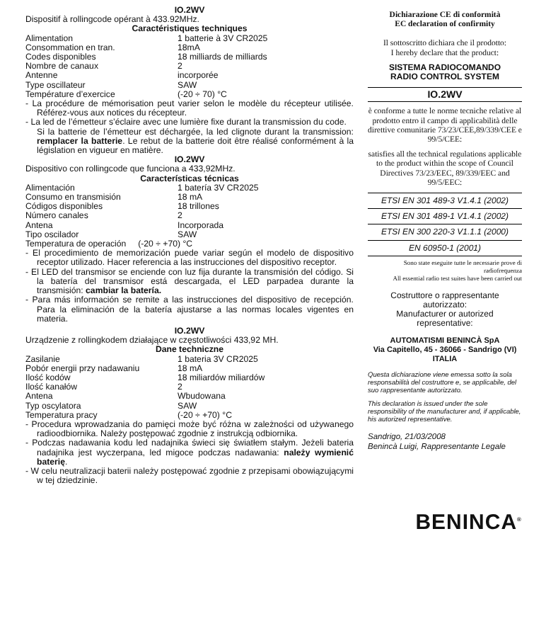IO.2WV
Dispositif à rollingcode opérant à 433.92MHz.
Caractéristiques techniques
Alimentation 1 batterie à 3V CR2025
Consommation en tran. 18mA
Codes disponibles 18 milliards de milliards
Nombre de canaux 2
Antenne incorporée
Type oscillateur SAW
Température d’exercice (-20 ÷ 70) °C
- La procédure de mémorisation peut varier selon le modèle du récepteur utilisée. Référez-vous aux notices du récepteur.
- La led de l’émetteur s’éclaire avec une lumière fixe durant la transmission du code.
Si la batterie de l’émetteur est déchargée, la led clignote durant la transmission: remplacer la batterie. Le rebut de la batterie doit être réalisé conformément à la législation en vigueur en matière.
IO.2WV
Dispositivo con rollingcode que funciona a 433,92MHz.
Características técnicas
Alimentación 1 batería 3V CR2025
Consumo en transmisión 18 mA
Códigos disponibles 18 trillones
Número canales 2
Antena Incorporada
Tipo oscilador SAW
Temperatura de operación (-20 ÷ +70) °C
- El procedimiento de memorización puede variar según el modelo de dispositivo receptor utilizado. Hacer referencia a las instrucciones del dispositivo receptor.
- El LED del transmisor se enciende con luz fija durante la transmisión del código. Si la batería del transmisor está descargada, el LED parpadea durante la transmisión: cambiar la batería.
- Para más información se remite a las instrucciones del dispositivo de recepción. Para la eliminación de la batería ajustarse a las normas locales vigentes en materia.
IO.2WV
Urządzenie z rollingkodem działające w częstotliwości 433,92 MH.
Dane techniczne
Zasilanie 1 bateria 3V CR2025
Pobór energii przy nadawaniu 18 mA
Ilość kodów 18 miliardów miliardów
Ilość kanałów 2
Antena Wbudowana
Typ oscylatora SAW
Temperatura pracy (-20 ÷ +70) °C
- Procedura wprowadzania do pamięci może być różna w zależności od używanego radioodbiornika. Należy postępować zgodnie z instrukcją odbiornika.
- Podczas nadawania kodu led nadajnika świeci się światłem stałym. Jeżeli bateria nadajnika jest wyczerpana, led migoce podczas nadawania: należy wymienić baterię.
- W celu neutralizacji baterii należy postępować zgodnie z przepisami obowiązującymi w tej dziedzinie.
Dichiarazione CE di conformità
EC declaration of confirmity
Il sottoscritto dichiara che il prodotto:
I hereby declare that the product:
SISTEMA RADIOCOMANDO
RADIO CONTROL SYSTEM
IO.2WV
è conforme a tutte le norme tecniche relative al prodotto entro il campo di applicabilità delle direttive comunitarie 73/23/CEE,89/339/CEE e 99/5/CEE:
satisfies all the technical regulations applicable to the product within the scope of Council Directives 73/23/EEC, 89/339/EEC and 99/5/EEC:
ETSI EN 301 489-3 V1.4.1 (2002)
ETSI EN 301 489-1 V1.4.1 (2002)
ETSI EN 300 220-3 V1.1.1 (2000)
EN 60950-1 (2001)
Sono state eseguite tutte le necessarie prove di radiofrequenza
All essential radio test suites have been carried out
Costruttore o rappresentante autorizzato:
Manufacturer or autorized representative:
AUTOMATISMI BENINCÀ SpA
Via Capitello, 45 - 36066 - Sandrigo (VI) ITALIA
Questa dichiarazione viene emessa sotto la sola responsabilità del costruttore e, se applicabile, del suo rappresentante autorizzato.
This declaration is issued under the sole responsibility of the manufacturer and, if applicable, his autorized representative.
Sandrigo, 21/03/2008
Benincà Luigi, Rappresentante Legale
BENINCA<sup>®</sup>